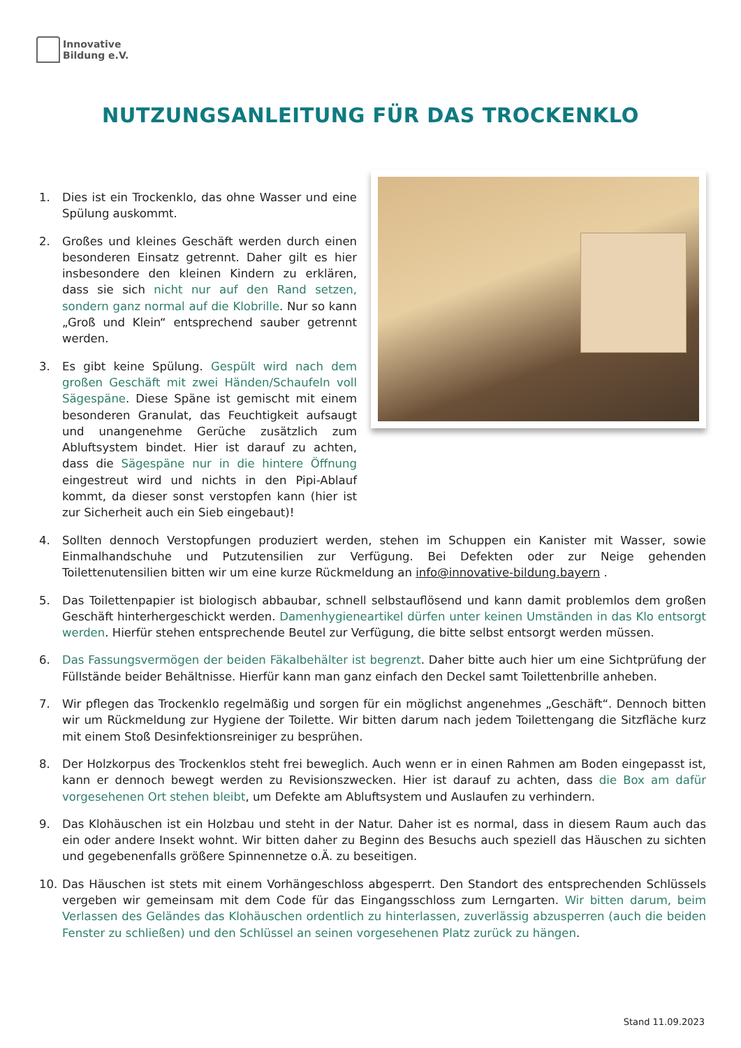Innovative
Bildung e.V.
NUTZUNGSANLEITUNG FÜR DAS TROCKENKLO
1. Dies ist ein Trockenklo, das ohne Wasser und eine Spülung auskommt.
2. Großes und kleines Geschäft werden durch einen besonderen Einsatz getrennt. Daher gilt es hier insbesondere den kleinen Kindern zu erklären, dass sie sich nicht nur auf den Rand setzen, sondern ganz normal auf die Klobrille. Nur so kann „Groß und Klein“ entsprechend sauber getrennt werden.
3. Es gibt keine Spülung. Gespült wird nach dem großen Geschäft mit zwei Händen/Schaufeln voll Sägespäne. Diese Späne ist gemischt mit einem besonderen Granulat, das Feuchtigkeit aufsaugt und unangenehme Gerüche zusätzlich zum Abluftsystem bindet. Hier ist darauf zu achten, dass die Sägespäne nur in die hintere Öffnung eingestreut wird und nichts in den Pipi-Ablauf kommt, da dieser sonst verstopfen kann (hier ist zur Sicherheit auch ein Sieb eingebaut)!
4. Sollten dennoch Verstopfungen produziert werden, stehen im Schuppen ein Kanister mit Wasser, sowie Einmalhandschuhe und Putzutensilien zur Verfügung. Bei Defekten oder zur Neige gehenden Toilettenutensilien bitten wir um eine kurze Rückmeldung an info@innovative-bildung.bayern .
5. Das Toilettenpapier ist biologisch abbaubar, schnell selbstauflösend und kann damit problemlos dem großen Geschäft hinterhergeschickt werden. Damenhygieneartikel dürfen unter keinen Umständen in das Klo entsorgt werden. Hierfür stehen entsprechende Beutel zur Verfügung, die bitte selbst entsorgt werden müssen.
6. Das Fassungsvermögen der beiden Fäkalbehälter ist begrenzt. Daher bitte auch hier um eine Sichtprüfung der Füllstände beider Behältnisse. Hierfür kann man ganz einfach den Deckel samt Toilettenbrille anheben.
7. Wir pflegen das Trockenklo regelmäßig und sorgen für ein möglichst angenehmes „Geschäft“. Dennoch bitten wir um Rückmeldung zur Hygiene der Toilette. Wir bitten darum nach jedem Toilettengang die Sitzfläche kurz mit einem Stoß Desinfektionsreiniger zu besprühen.
8. Der Holzkorpus des Trockenklos steht frei beweglich. Auch wenn er in einen Rahmen am Boden eingepasst ist, kann er dennoch bewegt werden zu Revisionszwecken. Hier ist darauf zu achten, dass die Box am dafür vorgesehenen Ort stehen bleibt, um Defekte am Abluftsystem und Auslaufen zu verhindern.
9. Das Klohäuschen ist ein Holzbau und steht in der Natur. Daher ist es normal, dass in diesem Raum auch das ein oder andere Insekt wohnt. Wir bitten daher zu Beginn des Besuchs auch speziell das Häuschen zu sichten und gegebenenfalls größere Spinnennetze o.Ä. zu beseitigen.
10. Das Häuschen ist stets mit einem Vorhängeschloss abgesperrt. Den Standort des entsprechenden Schlüssels vergeben wir gemeinsam mit dem Code für das Eingangsschloss zum Lerngarten. Wir bitten darum, beim Verlassen des Geländes das Klohäuschen ordentlich zu hinterlassen, zuverlässig abzusperren (auch die beiden Fenster zu schließen) und den Schlüssel an seinen vorgesehenen Platz zurück zu hängen.
Stand 11.09.2023